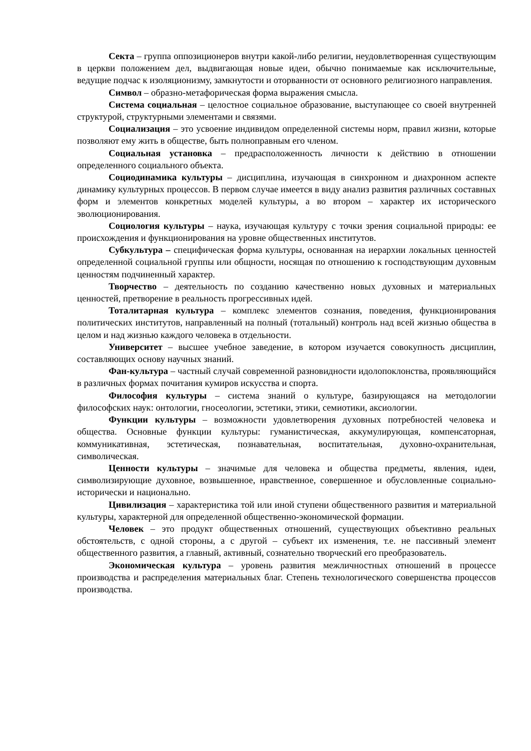Секта – группа оппозиционеров внутри какой-либо религии, неудовлетворенная существующим в церкви положением дел, выдвигающая новые идеи, обычно понимаемые как исключительные, ведущие подчас к изоляционизму, замкнутости и оторванности от основного религиозного направления.
Символ – образно-метафорическая форма выражения смысла.
Система социальная – целостное социальное образование, выступающее со своей внутренней структурой, структурными элементами и связями.
Социализация – это усвоение индивидом определенной системы норм, правил жизни, которые позволяют ему жить в обществе, быть полноправным его членом.
Социальная установка – предрасположенность личности к действию в отношении определенного социального объекта.
Социодинамика культуры – дисциплина, изучающая в синхронном и диахронном аспекте динамику культурных процессов. В первом случае имеется в виду анализ развития различных составных форм и элементов конкретных моделей культуры, а во втором – характер их исторического эволюционирования.
Социология культуры – наука, изучающая культуру с точки зрения социальной природы: ее происхождения и функционирования на уровне общественных институтов.
Субкультура – специфическая форма культуры, основанная на иерархии локальных ценностей определенной социальной группы или общности, носящая по отношению к господствующим духовным ценностям подчиненный характер.
Творчество – деятельность по созданию качественно новых духовных и материальных ценностей, претворение в реальность прогрессивных идей.
Тоталитарная культура – комплекс элементов сознания, поведения, функционирования политических институтов, направленный на полный (тотальный) контроль над всей жизнью общества в целом и над жизнью каждого человека в отдельности.
Университет – высшее учебное заведение, в котором изучается совокупность дисциплин, составляющих основу научных знаний.
Фан-культура – частный случай современной разновидности идолопоклонства, проявляющийся в различных формах почитания кумиров искусства и спорта.
Философия культуры – система знаний о культуре, базирующаяся на методологии философских наук: онтологии, гносеологии, эстетики, этики, семиотики, аксиологии.
Функции культуры – возможности удовлетворения духовных потребностей человека и общества. Основные функции культуры: гуманистическая, аккумулирующая, компенсаторная, коммуникативная, эстетическая, познавательная, воспитательная, духовно-охранительная, символическая.
Ценности культуры – значимые для человека и общества предметы, явления, идеи, символизирующие духовное, возвышенное, нравственное, совершенное и обусловленные социально-исторически и национально.
Цивилизация – характеристика той или иной ступени общественного развития и материальной культуры, характерной для определенной общественно-экономической формации.
Человек – это продукт общественных отношений, существующих объективно реальных обстоятельств, с одной стороны, а с другой – субъект их изменения, т.е. не пассивный элемент общественного развития, а главный, активный, сознательно творческий его преобразователь.
Экономическая культура – уровень развития межличностных отношений в процессе производства и распределения материальных благ. Степень технологического совершенства процессов производства.